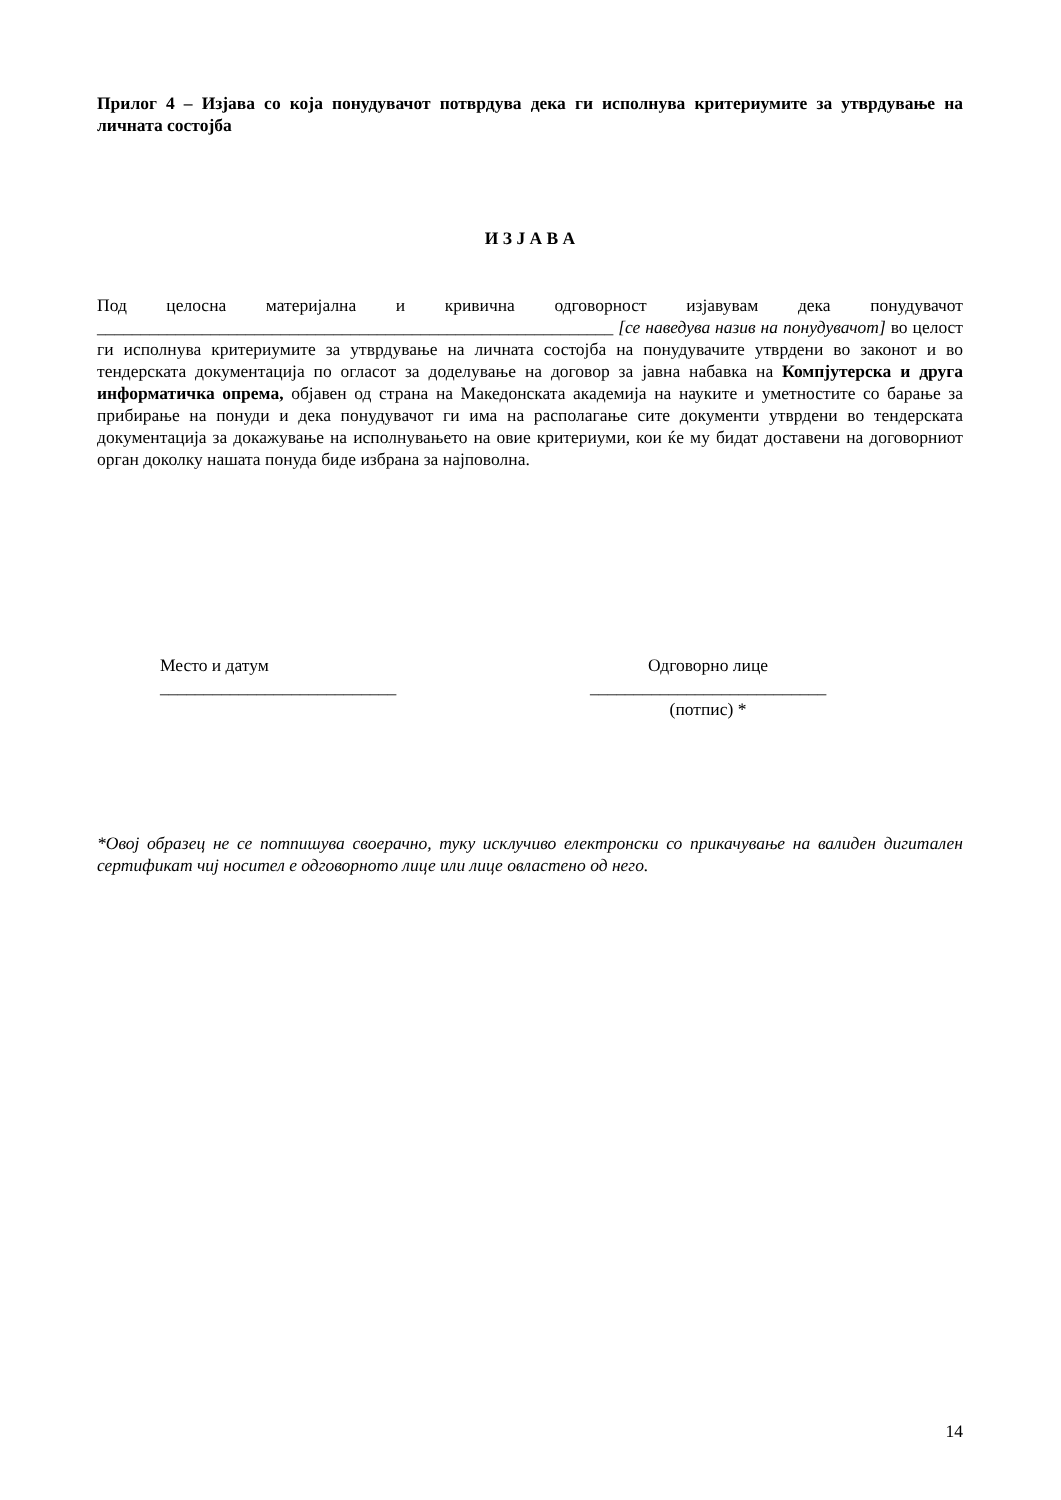Прилог 4 – Изјава со која понудувачот потврдува дека ги исполнува критериумите за утврдување на личната состојба
И З Ј А В А
Под целосна материјална и кривична одговорност изјавувам дека понудувачот ___________________________________________________________ [се наведува назив на понудувачот] во целост ги исполнува критериумите за утврдување на личната состојба на понудувачите утврдени во законот и во тендерската документација по огласот за доделување на договор за јавна набавка на Компјутерска и друга информатичка опрема, објавен од страна на Македонската академија на науките и уметностите со барање за прибирање на понуди и дека понудувачот ги има на располагање сите документи утврдени во тендерската документација за докажување на исполнувањето на овие критериуми, кои ќе му бидат доставени на договорниот орган доколку нашата понуда биде избрана за најповолна.
Место и датум
___________________________
Одговорно лице
___________________________
(потпис) *
*Овој образец не се потпишува своерачно, туку исклучиво електронски со прикачување на валиден дигитален сертификат чиј носител е одговорното лице или лице овластено од него.
14